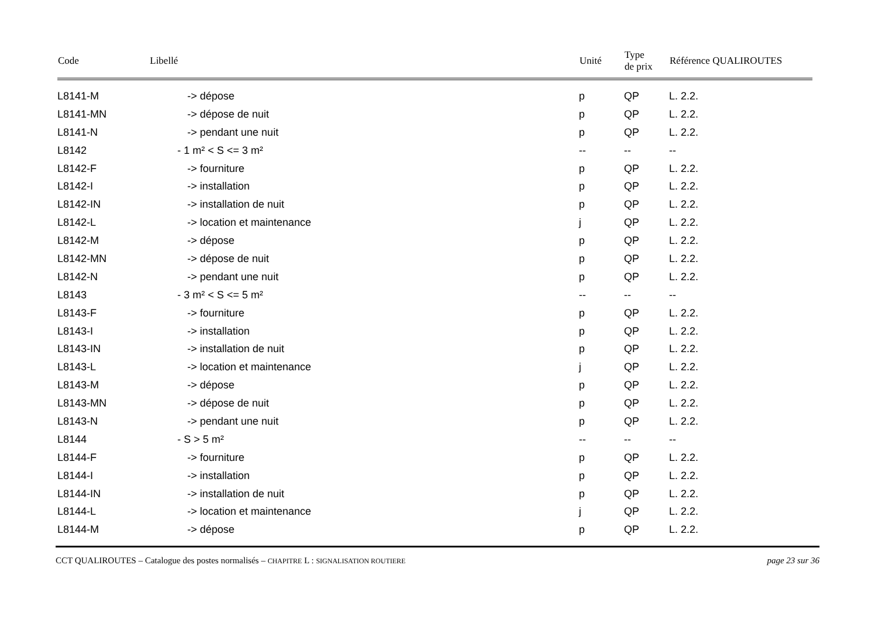| Code | Libellé | Unité | Type de prix | Référence QUALIROUTES |
| --- | --- | --- | --- | --- |
| L8141-M | -> dépose | p | QP | L. 2.2. |
| L8141-MN | -> dépose de nuit | p | QP | L. 2.2. |
| L8141-N | -> pendant une nuit | p | QP | L. 2.2. |
| L8142 | - 1 m² < S <= 3 m² | -- | -- | -- |
| L8142-F | -> fourniture | p | QP | L. 2.2. |
| L8142-I | -> installation | p | QP | L. 2.2. |
| L8142-IN | -> installation de nuit | p | QP | L. 2.2. |
| L8142-L | -> location et maintenance | j | QP | L. 2.2. |
| L8142-M | -> dépose | p | QP | L. 2.2. |
| L8142-MN | -> dépose de nuit | p | QP | L. 2.2. |
| L8142-N | -> pendant une nuit | p | QP | L. 2.2. |
| L8143 | - 3 m² < S <= 5 m² | -- | -- | -- |
| L8143-F | -> fourniture | p | QP | L. 2.2. |
| L8143-I | -> installation | p | QP | L. 2.2. |
| L8143-IN | -> installation de nuit | p | QP | L. 2.2. |
| L8143-L | -> location et maintenance | j | QP | L. 2.2. |
| L8143-M | -> dépose | p | QP | L. 2.2. |
| L8143-MN | -> dépose de nuit | p | QP | L. 2.2. |
| L8143-N | -> pendant une nuit | p | QP | L. 2.2. |
| L8144 | - S > 5 m² | -- | -- | -- |
| L8144-F | -> fourniture | p | QP | L. 2.2. |
| L8144-I | -> installation | p | QP | L. 2.2. |
| L8144-IN | -> installation de nuit | p | QP | L. 2.2. |
| L8144-L | -> location et maintenance | j | QP | L. 2.2. |
| L8144-M | -> dépose | p | QP | L. 2.2. |
CCT QUALIROUTES – Catalogue des postes normalisés – CHAPITRE L : SIGNALISATION ROUTIERE page 23 sur 36